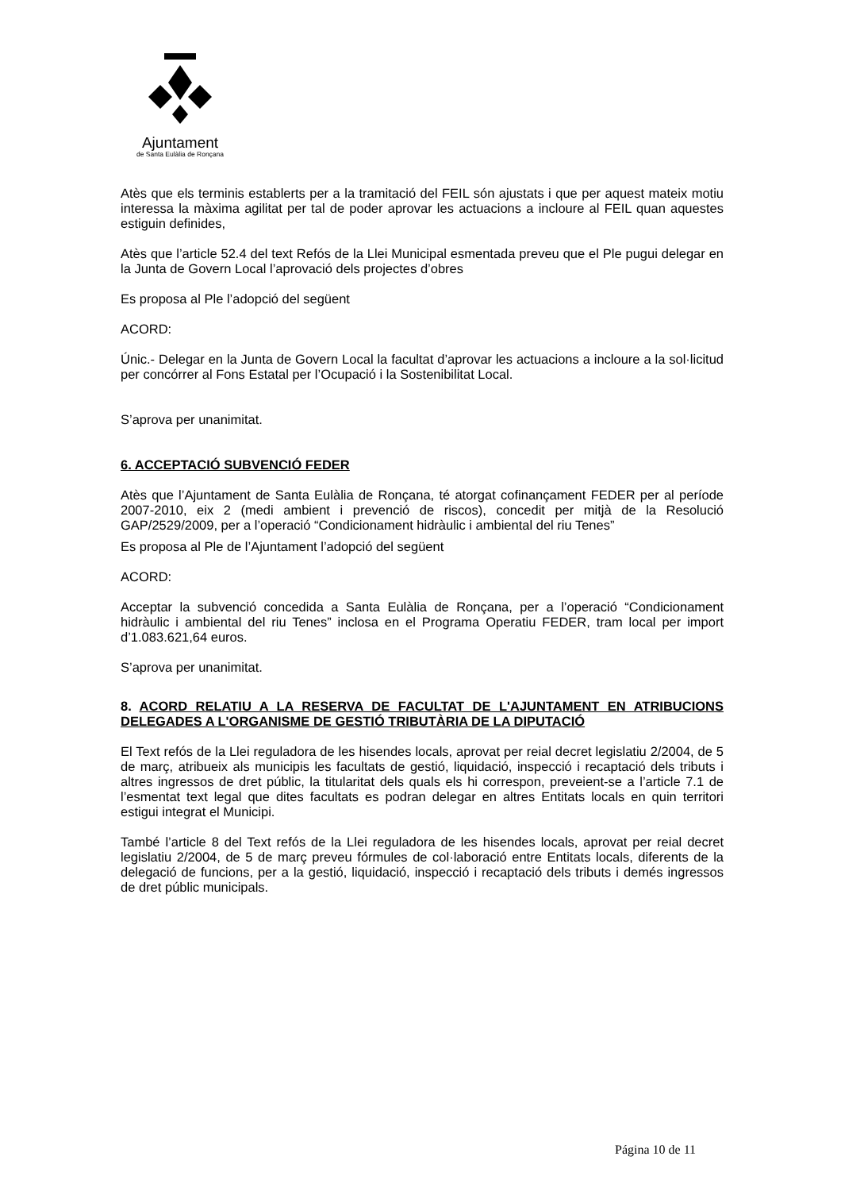Ajuntament
de Santa Eulàlia de Ronçana
Atès que els terminis establerts per a la tramitació del FEIL són ajustats i que per aquest mateix motiu interessa la màxima agilitat per tal de poder aprovar les actuacions a incloure al FEIL quan aquestes estiguin definides,
Atès que l’article 52.4 del text Refós de la Llei Municipal esmentada preveu que el Ple pugui delegar en la Junta de Govern Local l’aprovació dels projectes d’obres
Es proposa al Ple l’adopció del següent
ACORD:
Únic.- Delegar en la Junta de Govern Local la facultat d’aprovar les actuacions a incloure a la sol·licitud per concórrer al Fons Estatal per l’Ocupació i la Sostenibilitat Local.
S’aprova per unanimitat.
6. ACCEPTACIÓ SUBVENCIÓ FEDER
Atès que l’Ajuntament de Santa Eulàlia de Ronçana, té atorgat cofinançament FEDER per al període 2007-2010, eix 2 (medi ambient i prevenció de riscos), concedit per mitjà de la Resolució GAP/2529/2009, per a l’operació “Condicionament hidràulic i ambiental del riu Tenes”
Es proposa al Ple de l’Ajuntament l’adopció del següent
ACORD:
Acceptar la subvenció concedida a Santa Eulàlia de Ronçana, per a l’operació “Condicionament hidràulic i ambiental del riu Tenes” inclosa en el Programa Operatiu FEDER, tram local per import d’1.083.621,64 euros.
S’aprova per unanimitat.
8. ACORD RELATIU A LA RESERVA DE FACULTAT DE L'AJUNTAMENT EN ATRIBUCIONS DELEGADES A L'ORGANISME DE GESTIÓ TRIBUTÀRIA DE LA DIPUTACIÓ
El Text refós de la Llei reguladora de les hisendes locals, aprovat per reial decret legislatiu 2/2004, de 5 de març, atribueix als municipis les facultats de gestió, liquidació, inspecció i recaptació dels tributs i altres ingressos de dret públic, la titularitat dels quals els hi correspon, preveient-se a l’article 7.1 de l’esmentat text legal que dites facultats es podran delegar en altres Entitats locals en quin territori estigui integrat el Municipi.
També l’article 8 del Text refós de la Llei reguladora de les hisendes locals, aprovat per reial decret legislatiu 2/2004, de 5 de març preveu fórmules de col·laboració entre Entitats locals, diferents de la delegació de funcions, per a la gestió, liquidació, inspecció i recaptació dels tributs i demés ingressos de dret públic municipals.
Página 10 de 11